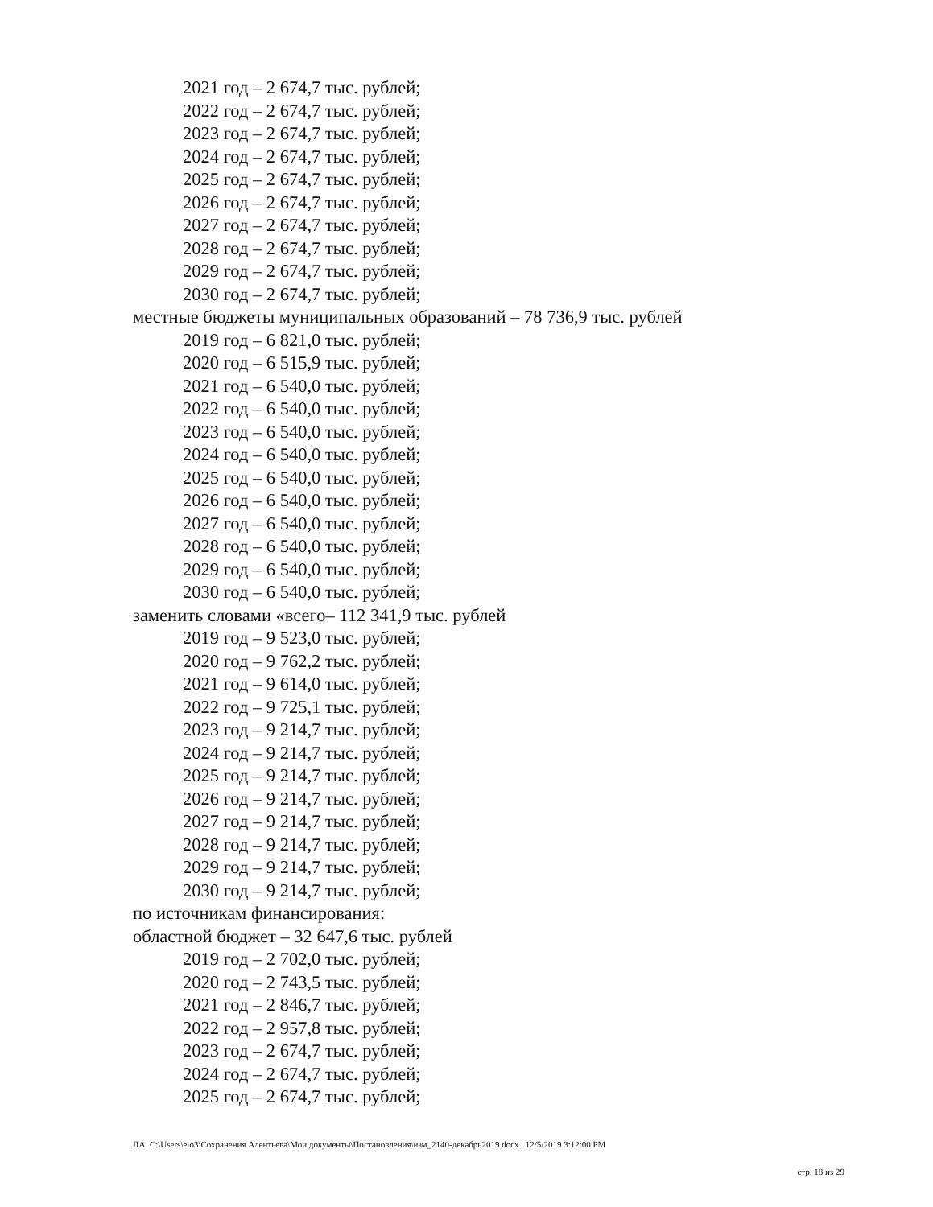2021 год – 2 674,7 тыс. рублей;
2022 год – 2 674,7 тыс. рублей;
2023 год – 2 674,7 тыс. рублей;
2024 год – 2 674,7 тыс. рублей;
2025 год – 2 674,7 тыс. рублей;
2026 год – 2 674,7 тыс. рублей;
2027 год – 2 674,7 тыс. рублей;
2028 год – 2 674,7 тыс. рублей;
2029 год – 2 674,7 тыс. рублей;
2030 год – 2 674,7 тыс. рублей;
местные бюджеты муниципальных образований – 78 736,9 тыс. рублей
2019 год – 6 821,0 тыс. рублей;
2020 год – 6 515,9 тыс. рублей;
2021 год – 6 540,0 тыс. рублей;
2022 год – 6 540,0 тыс. рублей;
2023 год – 6 540,0 тыс. рублей;
2024 год – 6 540,0 тыс. рублей;
2025 год – 6 540,0 тыс. рублей;
2026 год – 6 540,0 тыс. рублей;
2027 год – 6 540,0 тыс. рублей;
2028 год – 6 540,0 тыс. рублей;
2029 год – 6 540,0 тыс. рублей;
2030 год – 6 540,0 тыс. рублей;
заменить словами «всего– 112 341,9 тыс. рублей
2019 год – 9 523,0 тыс. рублей;
2020 год – 9 762,2 тыс. рублей;
2021 год – 9 614,0 тыс. рублей;
2022 год – 9 725,1 тыс. рублей;
2023 год – 9 214,7 тыс. рублей;
2024 год – 9 214,7 тыс. рублей;
2025 год – 9 214,7 тыс. рублей;
2026 год – 9 214,7 тыс. рублей;
2027 год – 9 214,7 тыс. рублей;
2028 год – 9 214,7 тыс. рублей;
2029 год – 9 214,7 тыс. рублей;
2030 год – 9 214,7 тыс. рублей;
по источникам финансирования:
областной бюджет – 32 647,6 тыс. рублей
2019 год – 2 702,0 тыс. рублей;
2020 год – 2 743,5 тыс. рублей;
2021 год – 2 846,7 тыс. рублей;
2022 год – 2 957,8 тыс. рублей;
2023 год – 2 674,7 тыс. рублей;
2024 год – 2 674,7 тыс. рублей;
2025 год – 2 674,7 тыс. рублей;
ЛА C:\Users\eio3\Сохранения Алентьева\Мои документы\Постановления\изм_2140-декабрь2019.docx 12/5/2019 3:12:00 PM
стр. 18 из 29